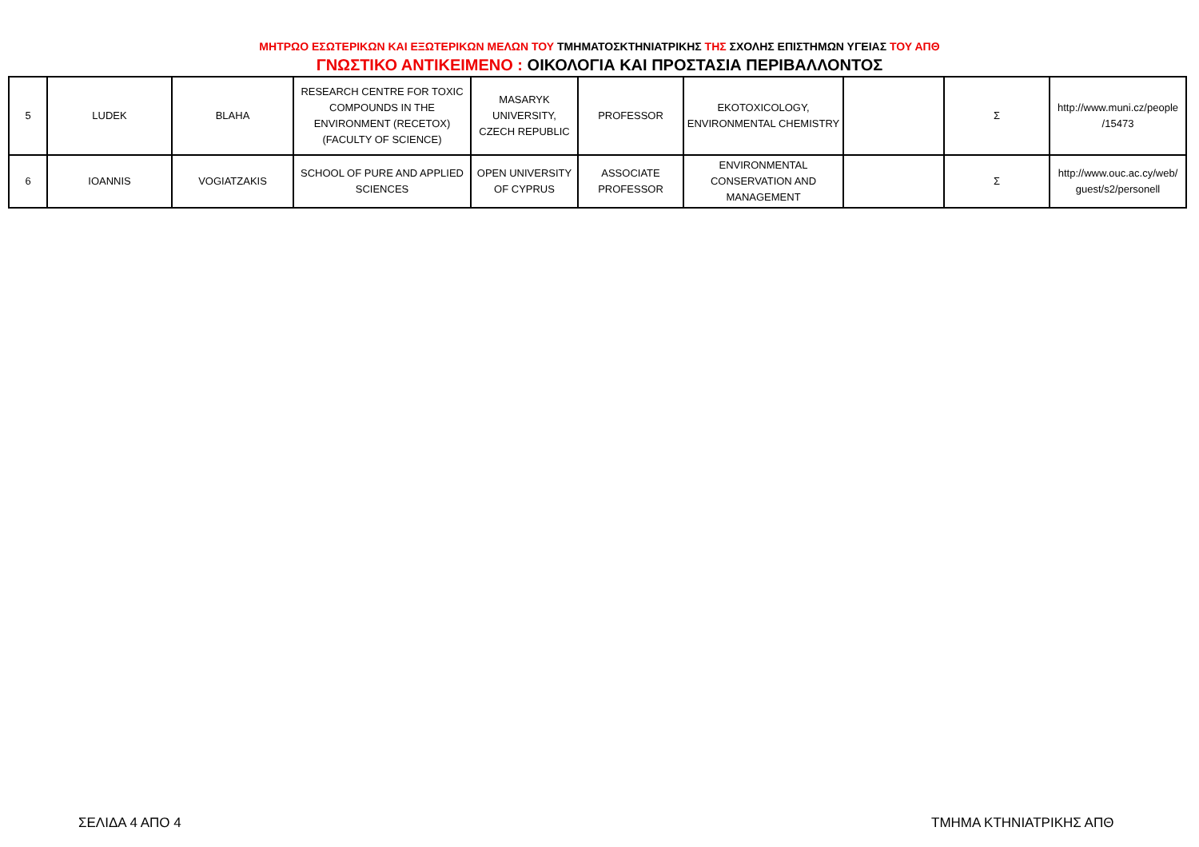ΜΗΤΡΩΟ ΕΣΩΤΕΡΙΚΩΝ ΚΑΙ ΕΞΩΤΕΡΙΚΩΝ ΜΕΛΩΝ ΤΟΥ ΤΜΗΜΑΤΟΣΚΤΗΝΙΑΤΡΙΚΗΣ ΤΗΣ ΣΧΟΛΗΣ ΕΠΙΣΤΗΜΩΝ ΥΓΕΙΑΣ ΤΟΥ ΑΠΘ
ΓΝΩΣΤΙΚΟ ΑΝΤΙΚΕΙΜΕΝΟ : ΟΙΚΟΛΟΓΙΑ ΚΑΙ ΠΡΟΣΤΑΣΙΑ ΠΕΡΙΒΑΛΛΟΝΤΟΣ
| 5 | LUDEK | BLAHA | RESEARCH CENTRE FOR TOXIC COMPOUNDS IN THE ENVIRONMENT (RECETOX) (FACULTY OF SCIENCE) | MASARYK UNIVERSITY, CZECH REPUBLIC | PROFESSOR | EKOTOXICOLOGY, ENVIRONMENTAL CHEMISTRY | | Σ | http://www.muni.cz/people /15473 |
| 6 | IOANNIS | VOGIATZAKIS | SCHOOL OF PURE AND APPLIED SCIENCES | OPEN UNIVERSITY OF CYPRUS | ASSOCIATE PROFESSOR | ENVIRONMENTAL CONSERVATION AND MANAGEMENT | | Σ | http://www.ouc.ac.cy/web/ guest/s2/personell |
ΣΕΛΙΔΑ 4 ΑΠΟ 4 ΤΜΗΜΑ ΚΤΗΝΙΑΤΡΙΚΗΣ ΑΠΘ